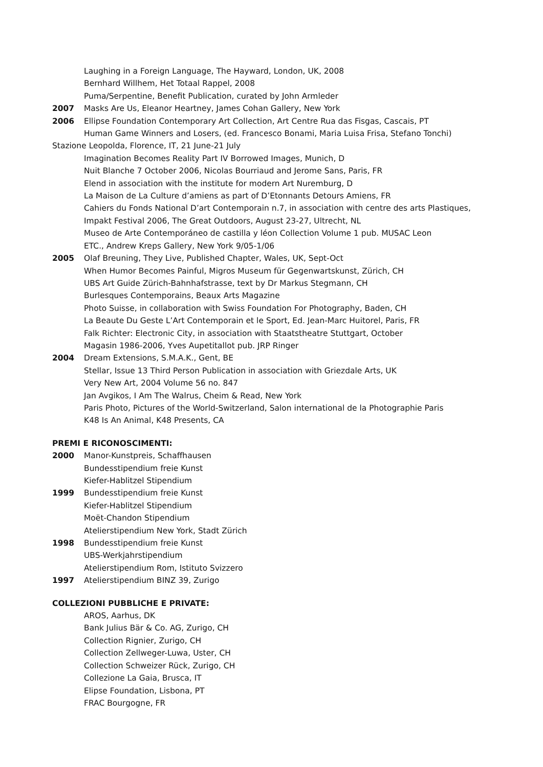Laughing in a Foreign Language, The Hayward, London, UK, 2008
Bernhard Willhem, Het Totaal Rappel, 2008
Puma/Serpentine, Benefit Publication, curated by John Armleder
2007 Masks Are Us, Eleanor Heartney, James Cohan Gallery, New York
2006 Ellipse Foundation Contemporary Art Collection, Art Centre Rua das Fisgas, Cascais, PT
Human Game Winners and Losers, (ed. Francesco Bonami, Maria Luisa Frisa, Stefano Tonchi)
Stazione Leopolda, Florence, IT, 21 June-21 July
Imagination Becomes Reality Part IV Borrowed Images, Munich, D
Nuit Blanche 7 October 2006, Nicolas Bourriaud and Jerome Sans, Paris, FR
Elend in association with the institute for modern Art Nuremburg, D
La Maison de La Culture d’amiens as part of D’Etonnants Detours Amiens, FR
Cahiers du Fonds National D’art Contemporain n.7, in association with centre des arts Plastiques,
Impakt Festival 2006, The Great Outdoors, August 23-27, Ultrecht, NL
Museo de Arte Contemporáneo de castilla y léon Collection Volume 1 pub. MUSAC Leon
ETC., Andrew Kreps Gallery, New York 9/05-1/06
2005 Olaf Breuning, They Live, Published Chapter, Wales, UK, Sept-Oct
When Humor Becomes Painful, Migros Museum für Gegenwartskunst, Zürich, CH
UBS Art Guide Zürich-Bahnhafstrasse, text by Dr Markus Stegmann, CH
Burlesques Contemporains, Beaux Arts Magazine
Photo Suisse, in collaboration with Swiss Foundation For Photography, Baden, CH
La Beaute Du Geste L’Art Contemporain et le Sport, Ed. Jean-Marc Huitorel, Paris, FR
Falk Richter: Electronic City, in association with Staatstheatre Stuttgart, October
Magasin 1986-2006, Yves Aupetitallot pub. JRP Ringer
2004 Dream Extensions, S.M.A.K., Gent, BE
Stellar, Issue 13 Third Person Publication in association with Griezdale Arts, UK
Very New Art, 2004 Volume 56 no. 847
Jan Avgikos, I Am The Walrus, Cheim & Read, New York
Paris Photo, Pictures of the World-Switzerland, Salon international de la Photographie Paris
K48 Is An Animal, K48 Presents, CA
PREMI E RICONOSCIMENTI:
2000 Manor-Kunstpreis, Schaffhausen
Bundesstipendium freie Kunst
Kiefer-Hablitzel Stipendium
1999 Bundesstipendium freie Kunst
Kiefer-Hablitzel Stipendium
Moët-Chandon Stipendium
Atelierstipendium New York, Stadt Zürich
1998 Bundesstipendium freie Kunst
UBS-Werkjahrstipendium
Atelierstipendium Rom, Istituto Svizzero
1997 Atelierstipendium BINZ 39, Zurigo
COLLEZIONI PUBBLICHE E PRIVATE:
AROS, Aarhus, DK
Bank Julius Bär & Co. AG, Zurigo, CH
Collection Rignier, Zurigo, CH
Collection Zellweger-Luwa, Uster, CH
Collection Schweizer Rück, Zurigo, CH
Collezione La Gaia, Brusca, IT
Elipse Foundation, Lisbona, PT
FRAC Bourgogne, FR